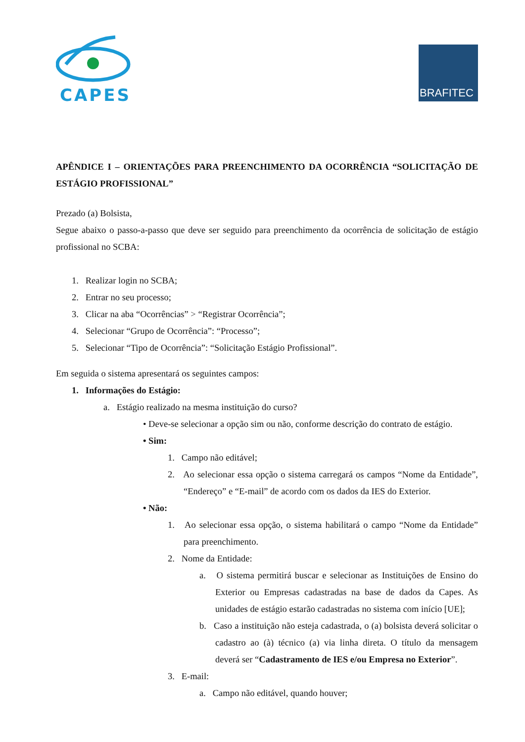CAPES
BRAFITEC
APÊNDICE I – ORIENTAÇÕES PARA PREENCHIMENTO DA OCORRÊNCIA “SOLICITAÇÃO DE ESTÁGIO PROFISSIONAL”
Prezado (a) Bolsista,
Segue abaixo o passo-a-passo que deve ser seguido para preenchimento da ocorrência de solicitação de estágio profissional no SCBA:
1. Realizar login no SCBA;
2. Entrar no seu processo;
3. Clicar na aba “Ocorrências” > “Registrar Ocorrência”;
4. Selecionar “Grupo de Ocorrência”: “Processo”;
5. Selecionar “Tipo de Ocorrência”: “Solicitação Estágio Profissional”.
Em seguida o sistema apresentará os seguintes campos:
1. Informações do Estágio:
a. Estágio realizado na mesma instituição do curso?
• Deve-se selecionar a opção sim ou não, conforme descrição do contrato de estágio.
• Sim:
1. Campo não editável;
2. Ao selecionar essa opção o sistema carregará os campos “Nome da Entidade”, “Endereço” e “E-mail” de acordo com os dados da IES do Exterior.
• Não:
1. Ao selecionar essa opção, o sistema habilitará o campo “Nome da Entidade” para preenchimento.
2. Nome da Entidade:
a. O sistema permitirá buscar e selecionar as Instituições de Ensino do Exterior ou Empresas cadastradas na base de dados da Capes. As unidades de estágio estarão cadastradas no sistema com início [UE];
b. Caso a instituição não esteja cadastrada, o (a) bolsista deverá solicitar o cadastro ao (à) técnico (a) via linha direta. O título da mensagem deverá ser “Cadastramento de IES e/ou Empresa no Exterior”.
3. E-mail:
a. Campo não editável, quando houver;